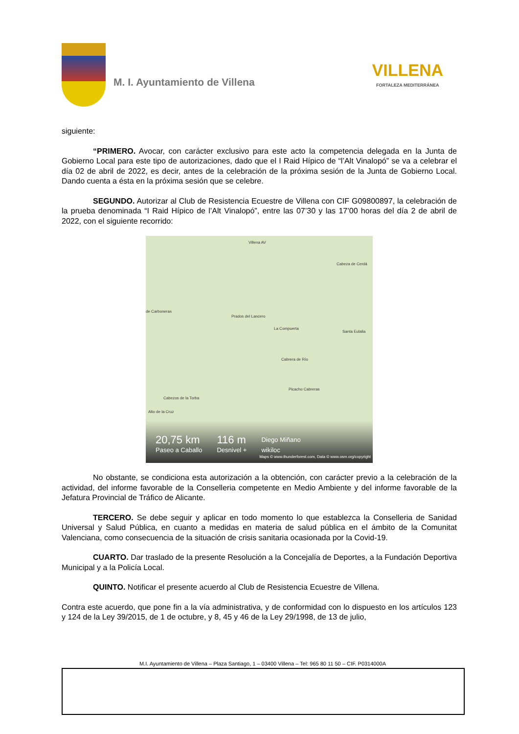M. I. Ayuntamiento de Villena
VILLENA
FORTALEZA MEDITERRÁNEA
siguiente:
“PRIMERO. Avocar, con carácter exclusivo para este acto la competencia delegada en la Junta de Gobierno Local para este tipo de autorizaciones, dado que el I Raid Hípico de “l’Alt Vinalopó” se va a celebrar el día 02 de abril de 2022, es decir, antes de la celebración de la próxima sesión de la Junta de Gobierno Local. Dando cuenta a ésta en la próxima sesión que se celebre.
SEGUNDO. Autorizar al Club de Resistencia Ecuestre de Villena con CIF G09800897, la celebración de la prueba denominada “I Raid Hípico de l’Alt Vinalopó”, entre las 07’30 y las 17’00 horas del día 2 de abril de 2022, con el siguiente recorrido:
Villena AV
Cabeza de Cerdá
de Carboneras
Prados del Lancero
La Compuerta
Santa Eulalia
Cabrera de Río
Picacho Cabreras
Cabezos de la Torba
Alto de la Cruz
20,75 km
Paseo a Caballo
116 m
Desnivel +
Diego Miñano
wikiloc
Maps © www.thunderforest.com, Data © www.osm.org/copyright
No obstante, se condiciona esta autorización a la obtención, con carácter previo a la celebración de la actividad, del informe favorable de la Conselleria competente en Medio Ambiente y del informe favorable de la Jefatura Provincial de Tráfico de Alicante.
TERCERO. Se debe seguir y aplicar en todo momento lo que establezca la Conselleria de Sanidad Universal y Salud Pública, en cuanto a medidas en materia de salud pública en el ámbito de la Comunitat Valenciana, como consecuencia de la situación de crisis sanitaria ocasionada por la Covid-19.
CUARTO. Dar traslado de la presente Resolución a la Concejalía de Deportes, a la Fundación Deportiva Municipal y a la Policía Local.
QUINTO. Notificar el presente acuerdo al Club de Resistencia Ecuestre de Villena.
Contra este acuerdo, que pone fin a la vía administrativa, y de conformidad con lo dispuesto en los artículos 123 y 124 de la Ley 39/2015, de 1 de octubre, y 8, 45 y 46 de la Ley 29/1998, de 13 de julio,
M.I. Ayuntamiento de Villena – Plaza Santiago, 1 – 03400 Villena – Tel: 965 80 11 50 – CIF. P0314000A